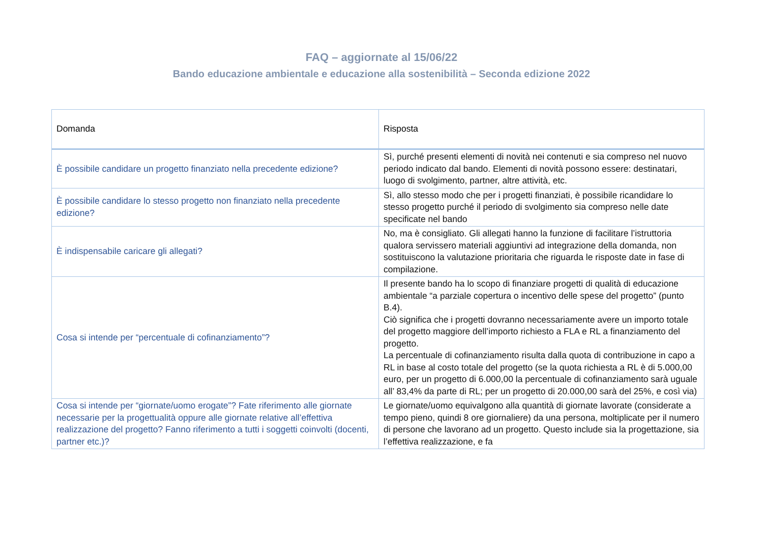FAQ – aggiornate al 15/06/22
Bando educazione ambientale e educazione alla sostenibilità – Seconda edizione 2022
| Domanda | Risposta |
| --- | --- |
| È possibile candidare un progetto finanziato nella precedente edizione? | Sì, purché presenti elementi di novità nei contenuti e sia compreso nel nuovo periodo indicato dal bando. Elementi di novità possono essere: destinatari, luogo di svolgimento, partner, altre attività, etc. |
| È possibile candidare lo stesso progetto non finanziato nella precedente edizione? | Sì, allo stesso modo che per i progetti finanziati, è possibile ricandidare lo stesso progetto purché il periodo di svolgimento sia compreso nelle date specificate nel bando |
| È indispensabile caricare gli allegati? | No, ma è consigliato. Gli allegati hanno la funzione di facilitare l’istruttoria qualora servissero materiali aggiuntivi ad integrazione della domanda, non sostituiscono la valutazione prioritaria che riguarda le risposte date in fase di compilazione. |
| Cosa si intende per “percentuale di cofinanziamento”? | Il presente bando ha lo scopo di finanziare progetti di qualità di educazione ambientale “a parziale copertura o incentivo delle spese del progetto” (punto B.4). Ciò significa che i progetti dovranno necessariamente avere un importo totale del progetto maggiore dell’importo richiesto a FLA e RL a finanziamento del progetto. La percentuale di cofinanziamento risulta dalla quota di contribuzione in capo a RL in base al costo totale del progetto (se la quota richiesta a RL è di 5.000,00 euro, per un progetto di 6.000,00 la percentuale di cofinanziamento sarà uguale all’ 83,4% da parte di RL; per un progetto di 20.000,00 sarà del 25%, e così via) |
| Cosa si intende per “giornate/uomo erogate”? Fate riferimento alle giornate necessarie per la progettualità oppure alle giornate relative all’effettiva realizzazione del progetto? Fanno riferimento a tutti i soggetti coinvolti (docenti, partner etc.)? | Le giornate/uomo equivalgono alla quantità di giornate lavorate (considerate a tempo pieno, quindi 8 ore giornaliere) da una persona, moltiplicate per il numero di persone che lavorano ad un progetto. Questo include sia la progettazione, sia l’effettiva realizzazione, e fa |